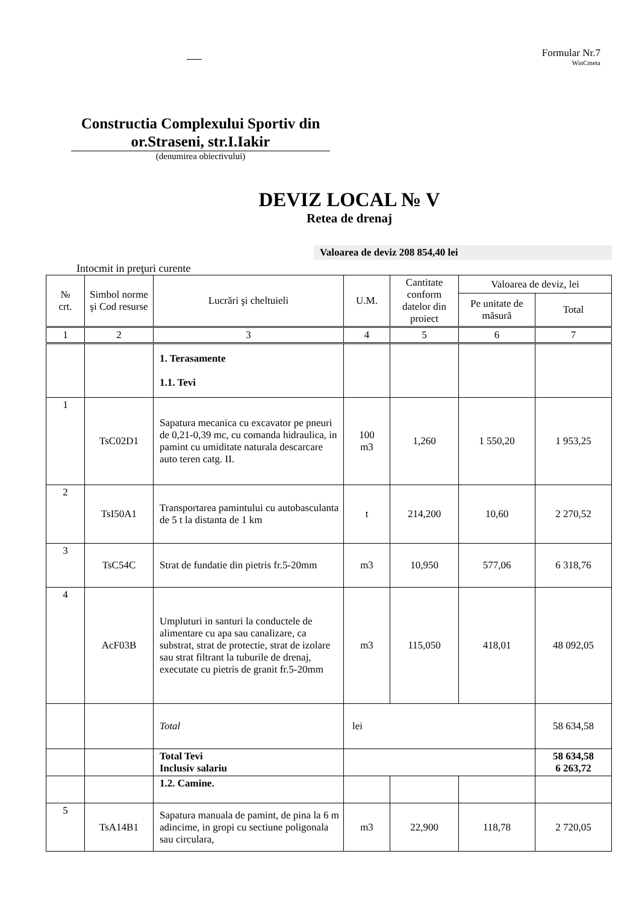Formular Nr.7
WinCmeta
Constructia Complexului Sportiv din or.Straseni, str.I.Iakir
(denumirea obiectivului)
DEVIZ LOCAL № V
Retea de drenaj
Valoarea de deviz 208 854,40 lei
Intocmit in preţuri curente
| № crt. | Simbol norme şi Cod resurse | Lucrări şi cheltuieli | U.M. | Cantitate conform datelor din proiect | Valoarea de deviz, lei | |
| --- | --- | --- | --- | --- | --- | --- |
| | | | | | Pe unitate de măsură | Total |
| 1 | 2 | 3 | 4 | 5 | 6 | 7 |
| | | 1. Terasamente 1.1. Tevi | | | | |
| 1 | TsC02D1 | Sapatura mecanica cu excavator pe pneuri de 0,21-0,39 mc, cu comanda hidraulica, in pamint cu umiditate naturala descarcare auto teren catg. II. | 100 m3 | 1,260 | 1 550,20 | 1 953,25 |
| 2 | TsI50A1 | Transportarea pamintului cu autobasculanta de 5 t la distanta de 1 km | t | 214,200 | 10,60 | 2 270,52 |
| 3 | TsC54C | Strat de fundatie din pietris fr.5-20mm | m3 | 10,950 | 577,06 | 6 318,76 |
| 4 | AcF03B | Umpluturi in santuri la conductele de alimentare cu apa sau canalizare, ca substrat, strat de protectie, strat de izolare sau strat filtrant la tuburile de drenaj, executate cu pietris de granit fr.5-20mm | m3 | 115,050 | 418,01 | 48 092,05 |
| | | Total | lei | | | 58 634,58 |
| | | Total Tevi Inclusiv salariu | | | | 58 634,58 6 263,72 |
| | | 1.2. Camine. | | | | |
| 5 | TsA14B1 | Sapatura manuala de pamint, de pina la 6 m adincime, in gropi cu sectiune poligonala sau circulara, | m3 | 22,900 | 118,78 | 2 720,05 |